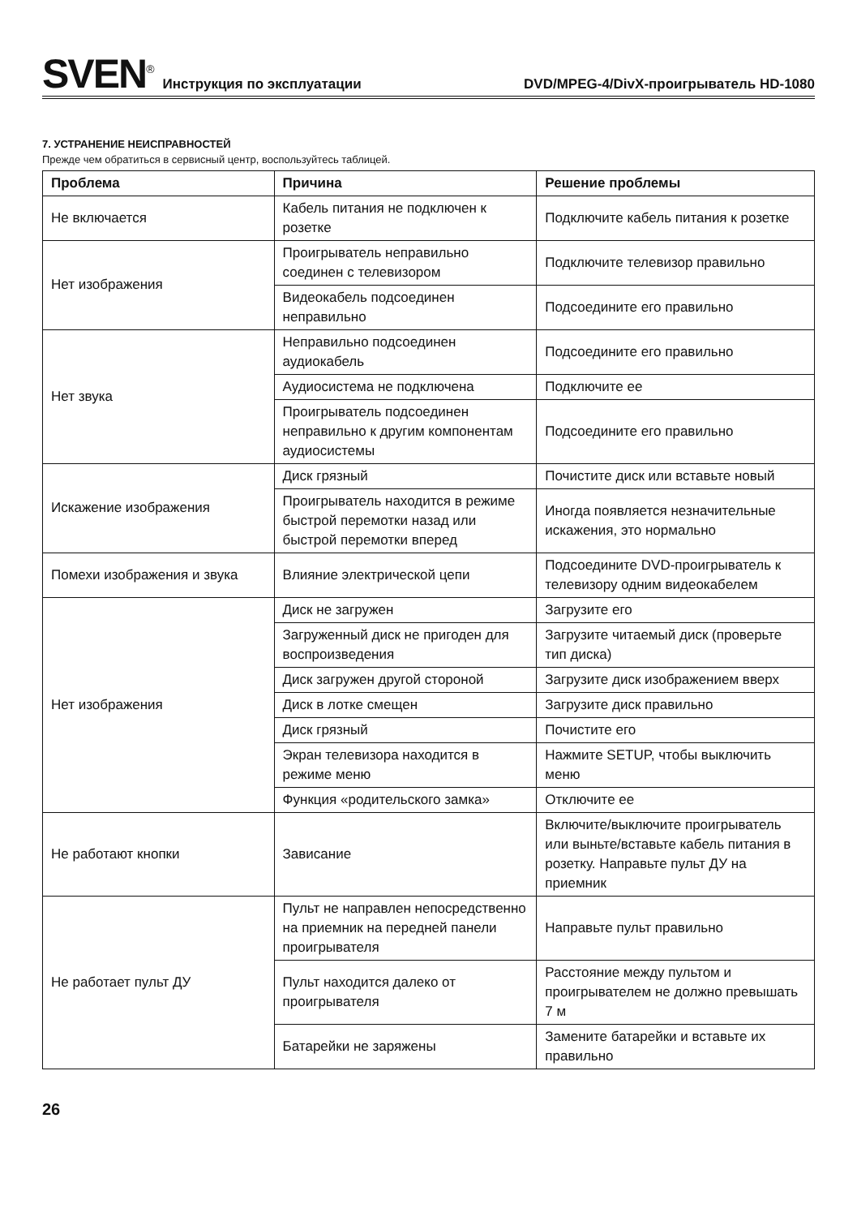SVEN<sup>®</sup>
Инструкция по эксплуатации DVD/MPEG-4/DivX-проигрыватель HD-1080
7. УСТРАНЕНИЕ НЕИСПРАВНОСТЕЙ
Прежде чем обратиться в сервисный центр, воспользуйтесь таблицей.
| Проблема | Причина | Решение проблемы |
| --- | --- | --- |
| Не включается | Кабель питания не подключен к розетке | Подключите кабель питания к розетке |
| Нет изображения | Проигрыватель неправильно соединен с телевизором | Подключите телевизор правильно |
| | Видеокабель подсоединен неправильно | Подсоедините его правильно |
| Нет звука | Неправильно подсоединен аудиокабель | Подсоедините его правильно |
| | Аудиосистема не подключена | Подключите ее |
| | Проигрыватель подсоединен неправильно к другим компонентам аудиосистемы | Подсоедините его правильно |
| Искажение изображения | Диск грязный | Почистите диск или вставьте новый |
| | Проигрыватель находится в режиме быстрой перемотки назад или быстрой перемотки вперед | Иногда появляется незначительные искажения, это нормально |
| Помехи изображения и звука | Влияние электрической цепи | Подсоедините DVD-проигрыватель к телевизору одним видеокабелем |
| Нет изображения | Диск не загружен | Загрузите его |
| | Загруженный диск не пригоден для воспроизведения | Загрузите читаемый диск (проверьте тип диска) |
| | Диск загружен другой стороной | Загрузите диск изображением вверх |
| | Диск в лотке смещен | Загрузите диск правильно |
| | Диск грязный | Почистите его |
| | Экран телевизора находится в режиме меню | Нажмите SETUP, чтобы выключить меню |
| | Функция «родительского замка» | Отключите ее |
| Не работают кнопки | Зависание | Включите/выключите проигрыватель или выньте/вставьте кабель питания в розетку. Направьте пульт ДУ на приемник |
| Не работает пульт ДУ | Пульт не направлен непосредственно на приемник на передней панели проигрывателя | Направьте пульт правильно |
| | Пульт находится далеко от проигрывателя | Расстояние между пультом и проигрывателем не должно превышать 7 м |
| | Батарейки не заряжены | Замените батарейки и вставьте их правильно |
26